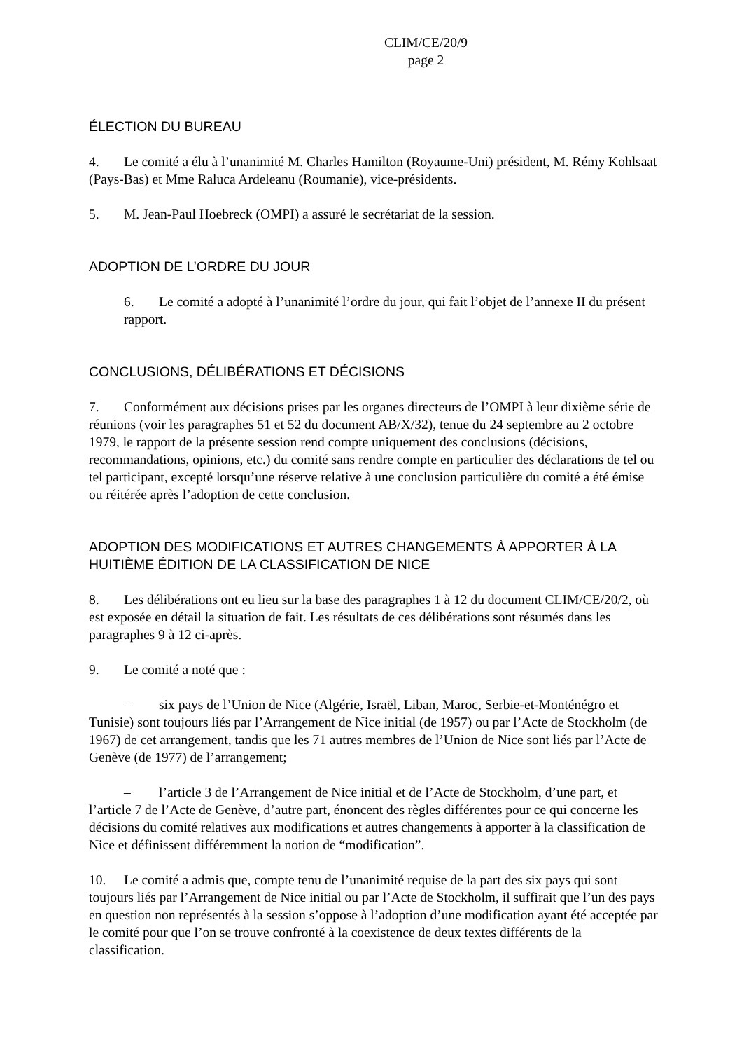CLIM/CE/20/9
page 2
ÉLECTION DU BUREAU
4. Le comité a élu à l’unanimité M. Charles Hamilton (Royaume-Uni) président, M. Rémy Kohlsaat (Pays-Bas) et Mme Raluca Ardeleanu (Roumanie), vice-présidents.
5. M. Jean-Paul Hoebreck (OMPI) a assuré le secrétariat de la session.
ADOPTION DE L’ORDRE DU JOUR
6. Le comité a adopté à l’unanimité l’ordre du jour, qui fait l’objet de l’annexe II du présent rapport.
CONCLUSIONS, DÉLIBÉRATIONS ET DÉCISIONS
7. Conformément aux décisions prises par les organes directeurs de l’OMPI à leur dixième série de réunions (voir les paragraphes 51 et 52 du document AB/X/32), tenue du 24 septembre au 2 octobre 1979, le rapport de la présente session rend compte uniquement des conclusions (décisions, recommandations, opinions, etc.) du comité sans rendre compte en particulier des déclarations de tel ou tel participant, excepté lorsqu’une réserve relative à une conclusion particulière du comité a été émise ou réitérée après l’adoption de cette conclusion.
ADOPTION DES MODIFICATIONS ET AUTRES CHANGEMENTS À APPORTER À LA HUITIÈME ÉDITION DE LA CLASSIFICATION DE NICE
8. Les délibérations ont eu lieu sur la base des paragraphes 1 à 12 du document CLIM/CE/20/2, où est exposée en détail la situation de fait. Les résultats de ces délibérations sont résumés dans les paragraphes 9 à 12 ci-après.
9. Le comité a noté que :
– six pays de l’Union de Nice (Algérie, Israël, Liban, Maroc, Serbie-et-Monténégro et Tunisie) sont toujours liés par l’Arrangement de Nice initial (de 1957) ou par l’Acte de Stockholm (de 1967) de cet arrangement, tandis que les 71 autres membres de l’Union de Nice sont liés par l’Acte de Genève (de 1977) de l’arrangement;
– l’article 3 de l’Arrangement de Nice initial et de l’Acte de Stockholm, d’une part, et l’article 7 de l’Acte de Genève, d’autre part, énoncent des règles différentes pour ce qui concerne les décisions du comité relatives aux modifications et autres changements à apporter à la classification de Nice et définissent différemment la notion de “modification”.
10. Le comité a admis que, compte tenu de l’unanimité requise de la part des six pays qui sont toujours liés par l’Arrangement de Nice initial ou par l’Acte de Stockholm, il suffirait que l’un des pays en question non représentés à la session s’oppose à l’adoption d’une modification ayant été acceptée par le comité pour que l’on se trouve confronté à la coexistence de deux textes différents de la classification.